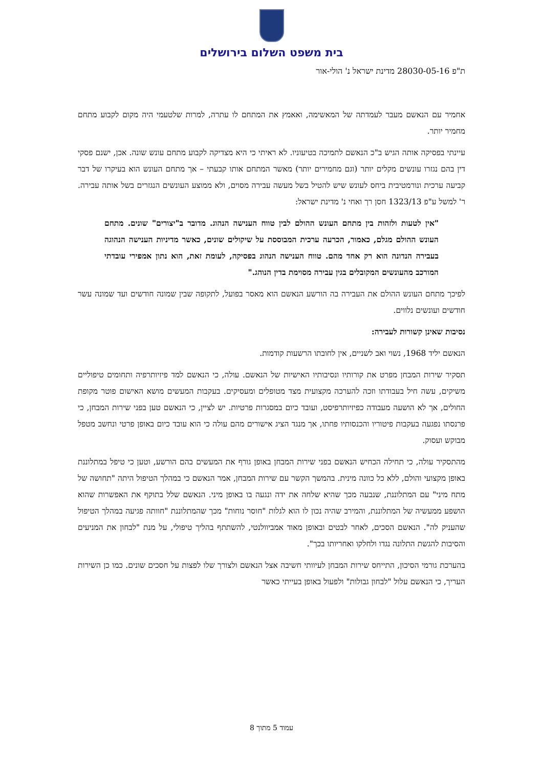בית משפט השלום בירושלים
ת"פ 28030-05-16 מדינת ישראל נ' הולי-אור
אחמיר עם הנאשם מעבר לעמדתה של המאשימה, ואאמץ את המתחם לו עתרה, למרות שלטעמי היה מקום לקבוע מתחם מחמיר יותר.
עיינתי בפסיקה אותה הגיש ב"כ הנאשם לתמיכה בטיעוניו. לא ראיתי כי היא מצדיקה לקבוע מתחם עונש שונה. אכן, ישנם פסקי דין בהם נגזרו עונשים מקלים יותר (וגם מחמירים יותר) מאשר המתחם אותו קבעתי – אך מתחם העונש הוא בעיקרו של דבר קביעה ערכית ונורמטיבית ביחס לעונש שיש להטיל בשל מעשה עבירה מסוים, ולא ממוצע העונשים הנגזרים בשל אותה עבירה. ר' למשל ע"פ 1323/13 חסן רך ואחי נ' מדינת ישראל:
"אין לטעות ולזהות בין מתחם העונש ההולם לבין טווח הענישה הנהוג. מדובר ב"יצורים" שונים. מתחם העונש ההולם מגלם, כאמור, הכרעה ערכית המבוססת על שיקולים שונים, כאשר מדיניות הענישה הנהוגה בעבירה הנדונה הוא רק אחד מהם. טווח הענישה הנהוג בפסיקה, לעומת זאת, הוא נתון אמפירי עובדתי המורכב מהעונשים המקובלים בגין עבירה מסוימת בדין הנוהג."
לפיכך מתחם העונש ההולם את העבירה בה הורשע הנאשם הוא מאסר בפועל, לתקופה שבין שמונה חודשים ועד שמונה עשר חודשים ועונשים נלווים.
נסיבות שאינן קשורות לעבירה:
הנאשם יליד 1968, נשוי ואב לשניים, אין לחובתו הרשעות קודמות.
תסקיר שירות המבחן מפרט את קורותיו ונסיבותיו האישיות של הנאשם. עולה, כי הנאשם למד פיזיותרפיה ותחומים טיפוליים משיקים, עשה חיל בעבודתו וזכה להערכה מקצועית מצד מטופלים ומעסיקים. בעקבות המעשים מושא האישום פוטר מקופת החולים, אך לא הושעה מעבודה כפיזיותרפיסט, ועובד כיום במסגרות פרטיות. יש לציין, כי הנאשם טען בפני שירות המבחן, כי פרנסתו נפגעה בעקבות פיטוריו והכנסותיו פחתו, אך מנגד הציג אישורים מהם עולה כי הוא עובד כיום באופן פרטי ונחשב מטפל מבוקש ועסוק.
מהתסקיר עולה, כי תחילה הכחיש הנאשם בפני שירות המבחן באופן גורף את המעשים בהם הורשע, וטען כי טיפל במתלוננת באופן מקצועי והולם, ללא כל כוונה מינית. בהמשך הקשר עם שירות המבחן, אמר הנאשם כי במהלך הטיפול היתה "תחושה של מתח מיני" עם המתלוננת, שנבעה מכך שהיא שלחה את ידה ונגעה בו באופן מיני. הנאשם שלל בתוקף את האפשרות שהוא הושפע ממעשיה של המתלוננת, והמירב שהיה נכון לו הוא לגלות "חוסר נוחות" מכך שהמתלוננת "חוותה פגיעה במהלך הטיפול שהעניק לה". הנאשם הסכים, לאחר לבטים ובאופן מאוד אמביוולנטי, להשתתף בהליך טיפולי, על מנת "לבחון את המניעים והסיבות להגשת התלונה נגדו ולחלקו ואחריותו בכך".
בהערכת גורמי הסיכון, התייחס שירות המבחן לעיוותי חשיבה אצל הנאשם ולצורך שלו לפצות על חסכים שונים. כמו כן השירות העריך, כי הנאשם עלול "לבחון גבולות" ולפעול באופן בעייתי כאשר
עמוד 5 מתוך 8